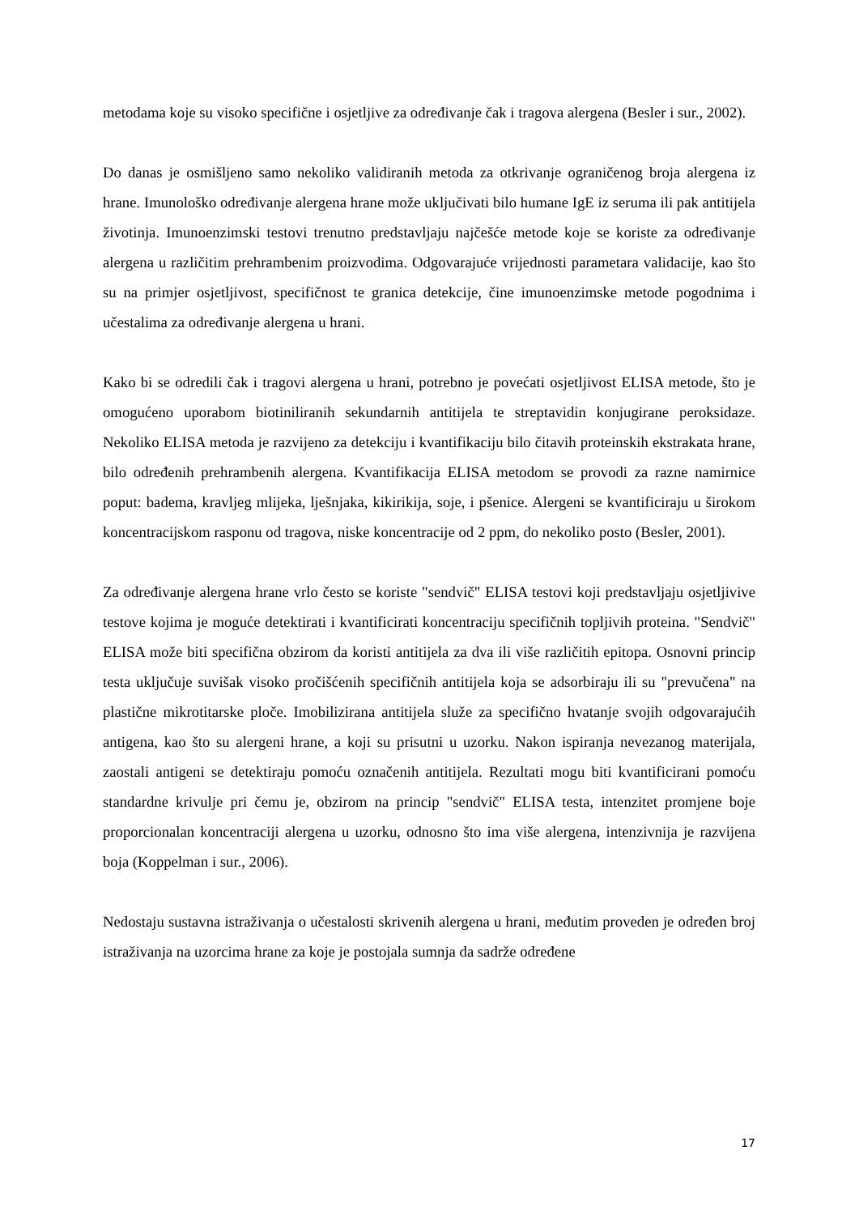metodama koje su visoko specifične i osjetljive za određivanje čak i tragova alergena (Besler i sur., 2002).
Do danas je osmišljeno samo nekoliko validiranih metoda za otkrivanje ograničenog broja alergena iz hrane. Imunološko određivanje alergena hrane može uključivati bilo humane IgE iz seruma ili pak antitijela životinja. Imunoenzimski testovi trenutno predstavljaju najčešće metode koje se koriste za određivanje alergena u različitim prehrambenim proizvodima. Odgovarajuće vrijednosti parametara validacije, kao što su na primjer osjetljivost, specifičnost te granica detekcije, čine imunoenzimske metode pogodnima i učestalima za određivanje alergena u hrani.
Kako bi se odredili čak i tragovi alergena u hrani, potrebno je povećati osjetljivost ELISA metode, što je omogućeno uporabom biotiniliranih sekundarnih antitijela te streptavidin konjugirane peroksidaze. Nekoliko ELISA metoda je razvijeno za detekciju i kvantifikaciju bilo čitavih proteinskih ekstrakata hrane, bilo određenih prehrambenih alergena. Kvantifikacija ELISA metodom se provodi za razne namirnice poput: badema, kravljeg mlijeka, lješnjaka, kikirikija, soje, i pšenice. Alergeni se kvantificiraju u širokom koncentracijskom rasponu od tragova, niske koncentracije od 2 ppm, do nekoliko posto (Besler, 2001).
Za određivanje alergena hrane vrlo često se koriste "sendvič" ELISA testovi koji predstavljaju osjetljivive testove kojima je moguće detektirati i kvantificirati koncentraciju specifičnih topljivih proteina. "Sendvič" ELISA može biti specifična obzirom da koristi antitijela za dva ili više različitih epitopa. Osnovni princip testa uključuje suvišak visoko pročišćenih specifičnih antitijela koja se adsorbiraju ili su "prevučena" na plastične mikrotitarske ploče. Imobilizirana antitijela služe za specifično hvatanje svojih odgovarajućih antigena, kao što su alergeni hrane, a koji su prisutni u uzorku. Nakon ispiranja nevezanog materijala, zaostali antigeni se detektiraju pomoću označenih antitijela. Rezultati mogu biti kvantificirani pomoću standardne krivulje pri čemu je, obzirom na princip "sendvič" ELISA testa, intenzitet promjene boje proporcionalan koncentraciji alergena u uzorku, odnosno što ima više alergena, intenzivnija je razvijena boja (Koppelman i sur., 2006).
Nedostaju sustavna istraživanja o učestalosti skrivenih alergena u hrani, međutim proveden je određen broj istraživanja na uzorcima hrane za koje je postojala sumnja da sadrže određene
17